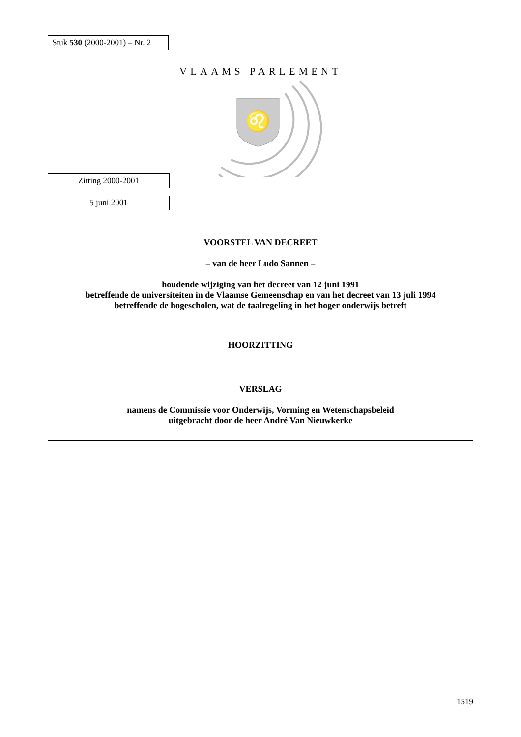Stuk 530 (2000-2001) – Nr. 2
VLAAMS PARLEMENT
♌
Zitting 2000-2001
5 juni 2001
VOORSTEL VAN DECREET
– van de heer Ludo Sannen –
houdende wijziging van het decreet van 12 juni 1991
betreffende de universiteiten in de Vlaamse Gemeenschap en van het decreet van 13 juli 1994
betreffende de hogescholen, wat de taalregeling in het hoger onderwijs betreft
HOORZITTING
VERSLAG
namens de Commissie voor Onderwijs, Vorming en Wetenschapsbeleid
uitgebracht door de heer André Van Nieuwkerke
1519